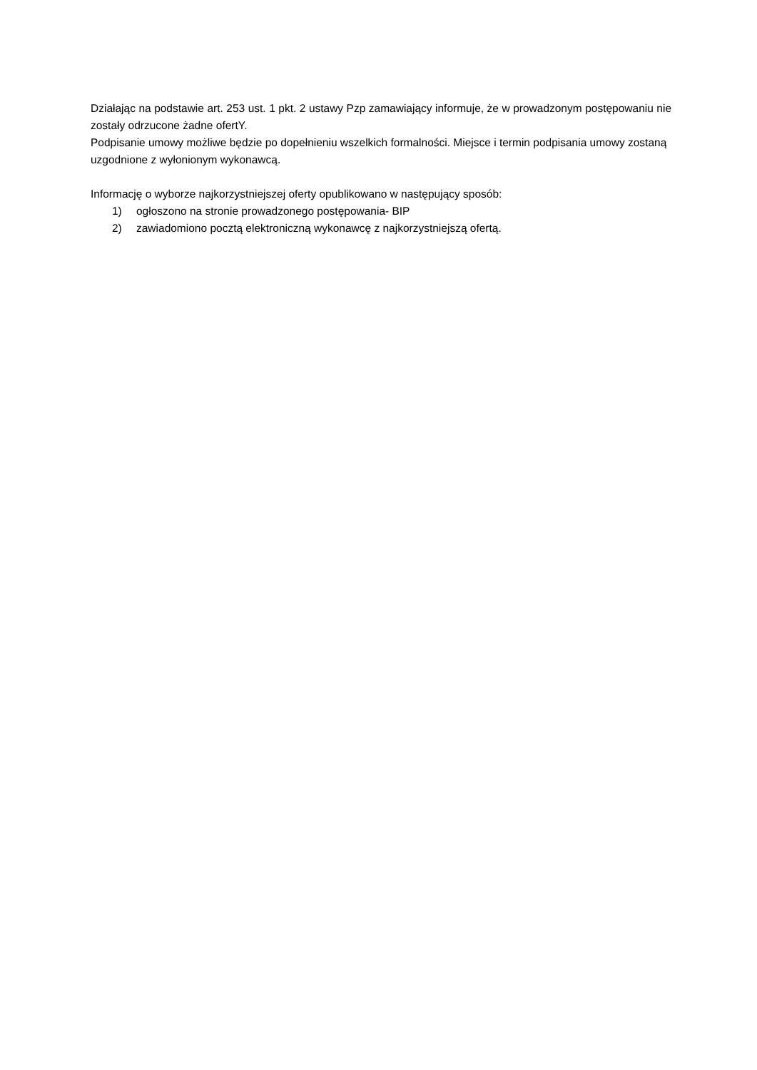Działając na podstawie art. 253 ust. 1 pkt. 2 ustawy Pzp zamawiający informuje, że w prowadzonym postępowaniu nie zostały odrzucone żadne ofertY.
Podpisanie umowy możliwe będzie po dopełnieniu wszelkich formalności. Miejsce i termin podpisania umowy zostaną uzgodnione z wyłonionym wykonawcą.
Informację o wyborze najkorzystniejszej oferty opublikowano w następujący sposób:
1) ogłoszono na stronie prowadzonego postępowania- BIP
2) zawiadomiono pocztą elektroniczną wykonawcę z najkorzystniejszą ofertą.